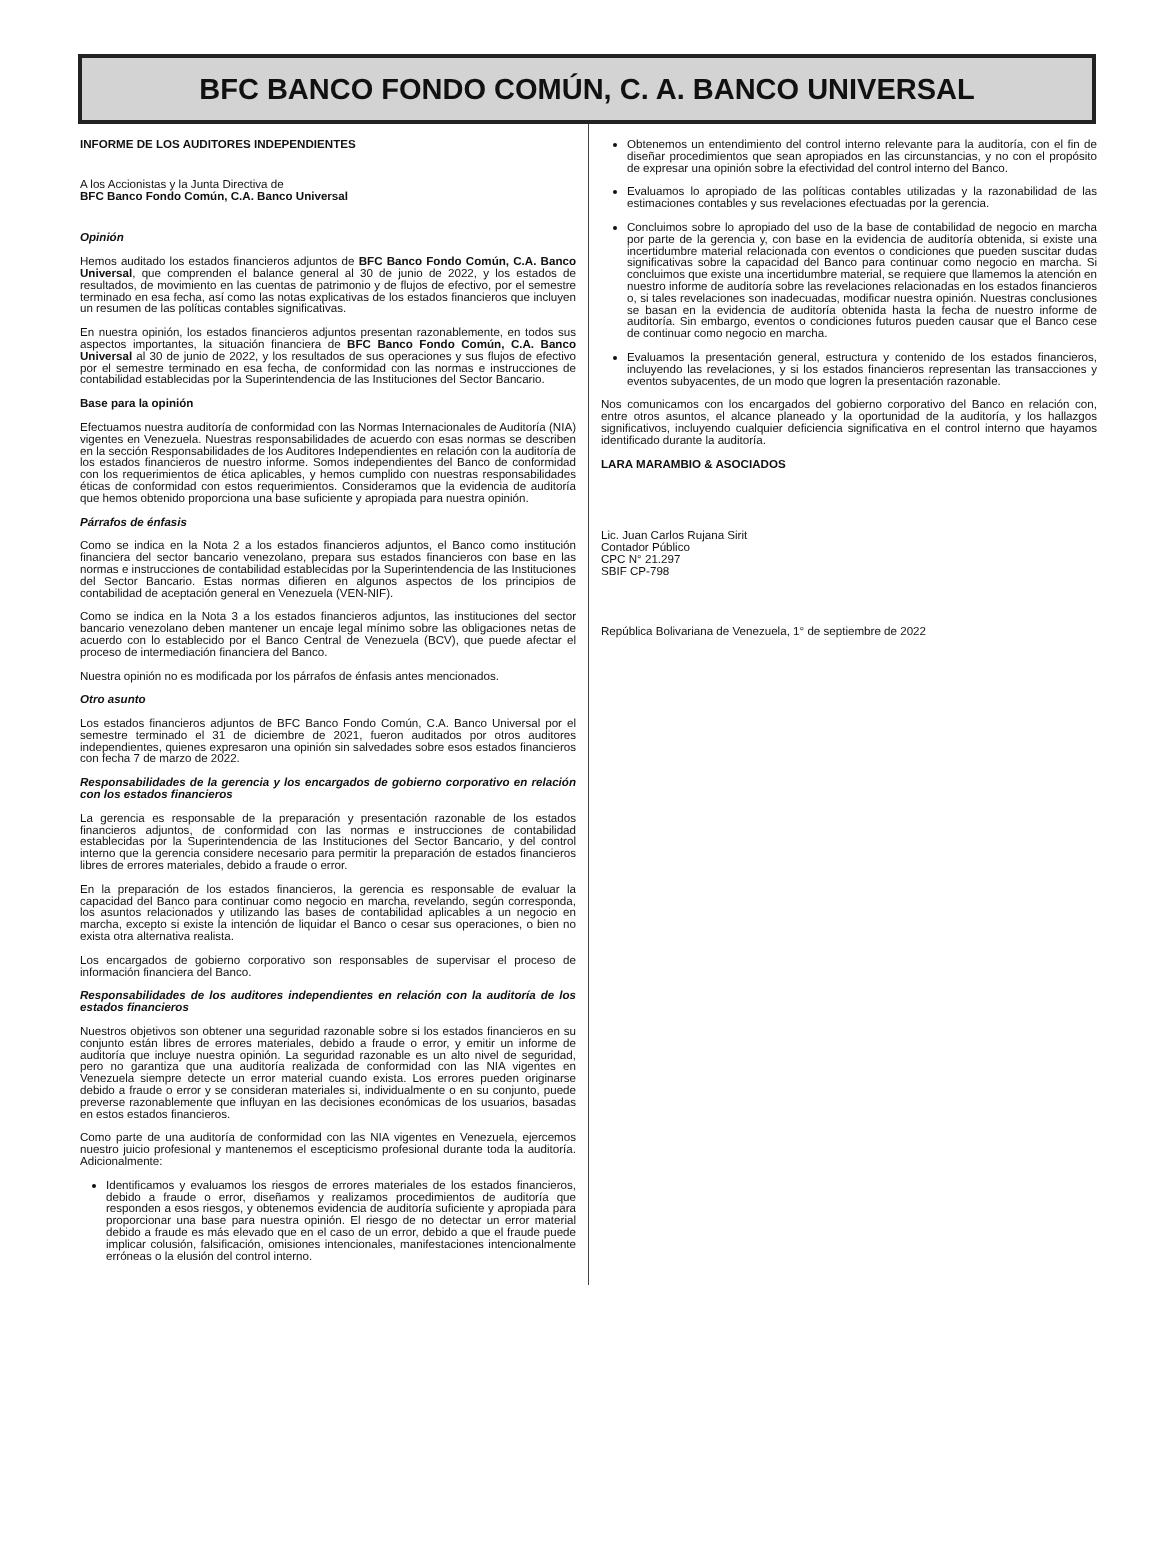BFC BANCO FONDO COMÚN, C. A. BANCO UNIVERSAL
INFORME DE LOS AUDITORES INDEPENDIENTES
A los Accionistas y la Junta Directiva de
BFC Banco Fondo Común, C.A. Banco Universal
Opinión
Hemos auditado los estados financieros adjuntos de BFC Banco Fondo Común, C.A. Banco Universal, que comprenden el balance general al 30 de junio de 2022, y los estados de resultados, de movimiento en las cuentas de patrimonio y de flujos de efectivo, por el semestre terminado en esa fecha, así como las notas explicativas de los estados financieros que incluyen un resumen de las políticas contables significativas.
En nuestra opinión, los estados financieros adjuntos presentan razonablemente, en todos sus aspectos importantes, la situación financiera de BFC Banco Fondo Común, C.A. Banco Universal al 30 de junio de 2022, y los resultados de sus operaciones y sus flujos de efectivo por el semestre terminado en esa fecha, de conformidad con las normas e instrucciones de contabilidad establecidas por la Superintendencia de las Instituciones del Sector Bancario.
Base para la opinión
Efectuamos nuestra auditoría de conformidad con las Normas Internacionales de Auditoría (NIA) vigentes en Venezuela. Nuestras responsabilidades de acuerdo con esas normas se describen en la sección Responsabilidades de los Auditores Independientes en relación con la auditoría de los estados financieros de nuestro informe. Somos independientes del Banco de conformidad con los requerimientos de ética aplicables, y hemos cumplido con nuestras responsabilidades éticas de conformidad con estos requerimientos. Consideramos que la evidencia de auditoría que hemos obtenido proporciona una base suficiente y apropiada para nuestra opinión.
Párrafos de énfasis
Como se indica en la Nota 2 a los estados financieros adjuntos, el Banco como institución financiera del sector bancario venezolano, prepara sus estados financieros con base en las normas e instrucciones de contabilidad establecidas por la Superintendencia de las Instituciones del Sector Bancario. Estas normas difieren en algunos aspectos de los principios de contabilidad de aceptación general en Venezuela (VEN-NIF).
Como se indica en la Nota 3 a los estados financieros adjuntos, las instituciones del sector bancario venezolano deben mantener un encaje legal mínimo sobre las obligaciones netas de acuerdo con lo establecido por el Banco Central de Venezuela (BCV), que puede afectar el proceso de intermediación financiera del Banco.
Nuestra opinión no es modificada por los párrafos de énfasis antes mencionados.
Otro asunto
Los estados financieros adjuntos de BFC Banco Fondo Común, C.A. Banco Universal por el semestre terminado el 31 de diciembre de 2021, fueron auditados por otros auditores independientes, quienes expresaron una opinión sin salvedades sobre esos estados financieros con fecha 7 de marzo de 2022.
Responsabilidades de la gerencia y los encargados de gobierno corporativo en relación con los estados financieros
La gerencia es responsable de la preparación y presentación razonable de los estados financieros adjuntos, de conformidad con las normas e instrucciones de contabilidad establecidas por la Superintendencia de las Instituciones del Sector Bancario, y del control interno que la gerencia considere necesario para permitir la preparación de estados financieros libres de errores materiales, debido a fraude o error.
En la preparación de los estados financieros, la gerencia es responsable de evaluar la capacidad del Banco para continuar como negocio en marcha, revelando, según corresponda, los asuntos relacionados y utilizando las bases de contabilidad aplicables a un negocio en marcha, excepto si existe la intención de liquidar el Banco o cesar sus operaciones, o bien no exista otra alternativa realista.
Los encargados de gobierno corporativo son responsables de supervisar el proceso de información financiera del Banco.
Responsabilidades de los auditores independientes en relación con la auditoría de los estados financieros
Nuestros objetivos son obtener una seguridad razonable sobre si los estados financieros en su conjunto están libres de errores materiales, debido a fraude o error, y emitir un informe de auditoría que incluye nuestra opinión. La seguridad razonable es un alto nivel de seguridad, pero no garantiza que una auditoría realizada de conformidad con las NIA vigentes en Venezuela siempre detecte un error material cuando exista. Los errores pueden originarse debido a fraude o error y se consideran materiales si, individualmente o en su conjunto, puede preverse razonablemente que influyan en las decisiones económicas de los usuarios, basadas en estos estados financieros.
Como parte de una auditoría de conformidad con las NIA vigentes en Venezuela, ejercemos nuestro juicio profesional y mantenemos el escepticismo profesional durante toda la auditoría. Adicionalmente:
Identificamos y evaluamos los riesgos de errores materiales de los estados financieros, debido a fraude o error, diseñamos y realizamos procedimientos de auditoría que responden a esos riesgos, y obtenemos evidencia de auditoría suficiente y apropiada para proporcionar una base para nuestra opinión. El riesgo de no detectar un error material debido a fraude es más elevado que en el caso de un error, debido a que el fraude puede implicar colusión, falsificación, omisiones intencionales, manifestaciones intencionalmente erróneas o la elusión del control interno.
Obtenemos un entendimiento del control interno relevante para la auditoría, con el fin de diseñar procedimientos que sean apropiados en las circunstancias, y no con el propósito de expresar una opinión sobre la efectividad del control interno del Banco.
Evaluamos lo apropiado de las políticas contables utilizadas y la razonabilidad de las estimaciones contables y sus revelaciones efectuadas por la gerencia.
Concluimos sobre lo apropiado del uso de la base de contabilidad de negocio en marcha por parte de la gerencia y, con base en la evidencia de auditoría obtenida, si existe una incertidumbre material relacionada con eventos o condiciones que pueden suscitar dudas significativas sobre la capacidad del Banco para continuar como negocio en marcha. Si concluimos que existe una incertidumbre material, se requiere que llamemos la atención en nuestro informe de auditoría sobre las revelaciones relacionadas en los estados financieros o, si tales revelaciones son inadecuadas, modificar nuestra opinión. Nuestras conclusiones se basan en la evidencia de auditoría obtenida hasta la fecha de nuestro informe de auditoría. Sin embargo, eventos o condiciones futuros pueden causar que el Banco cese de continuar como negocio en marcha.
Evaluamos la presentación general, estructura y contenido de los estados financieros, incluyendo las revelaciones, y si los estados financieros representan las transacciones y eventos subyacentes, de un modo que logren la presentación razonable.
Nos comunicamos con los encargados del gobierno corporativo del Banco en relación con, entre otros asuntos, el alcance planeado y la oportunidad de la auditoría, y los hallazgos significativos, incluyendo cualquier deficiencia significativa en el control interno que hayamos identificado durante la auditoría.
LARA MARAMBIO & ASOCIADOS
Lic. Juan Carlos Rujana Sirit
Contador Público
CPC N° 21.297
SBIF CP-798
República Bolivariana de Venezuela, 1° de septiembre de 2022